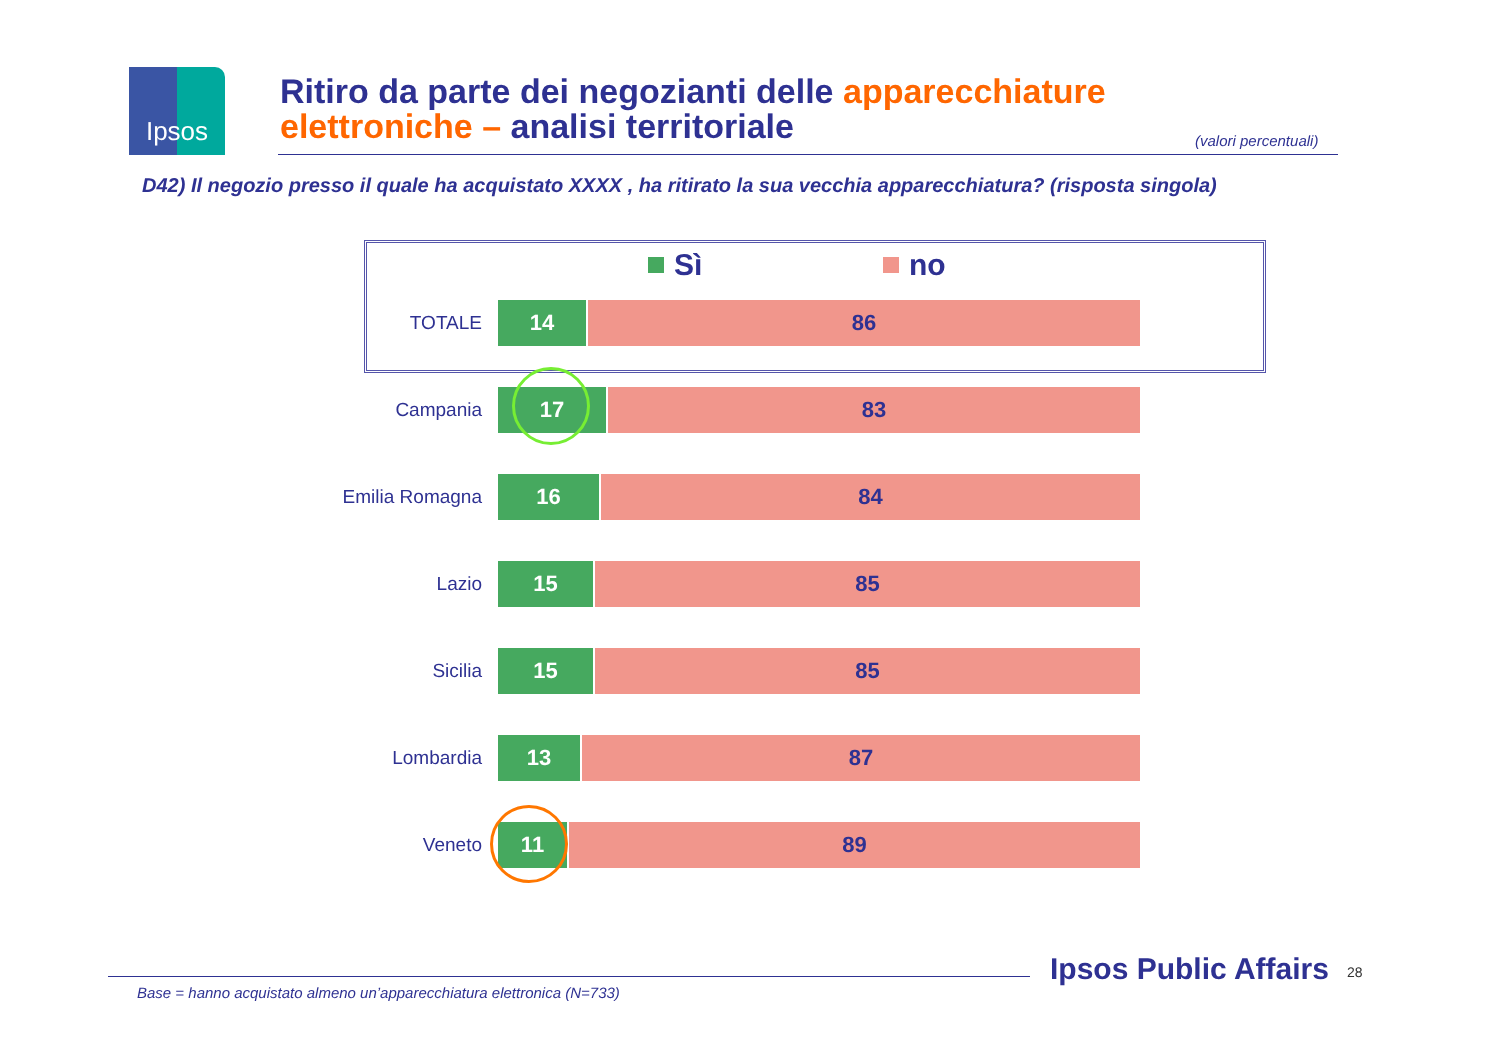Ipsos
Ritiro da parte dei negozianti delle apparecchiature elettroniche – analisi territoriale
(valori percentuali)
D42) Il negozio presso il quale ha acquistato XXXX , ha ritirato la sua vecchia apparecchiatura? (risposta singola)
Sì no
TOTALE
14 86
Campania
17 83
Emilia Romagna
16 84
Lazio
15 85
Sicilia
15 85
Lombardia
13 87
Veneto
11 89
Base = hanno acquistato almeno un’apparecchiatura elettronica (N=733)
Ipsos Public Affairs 28